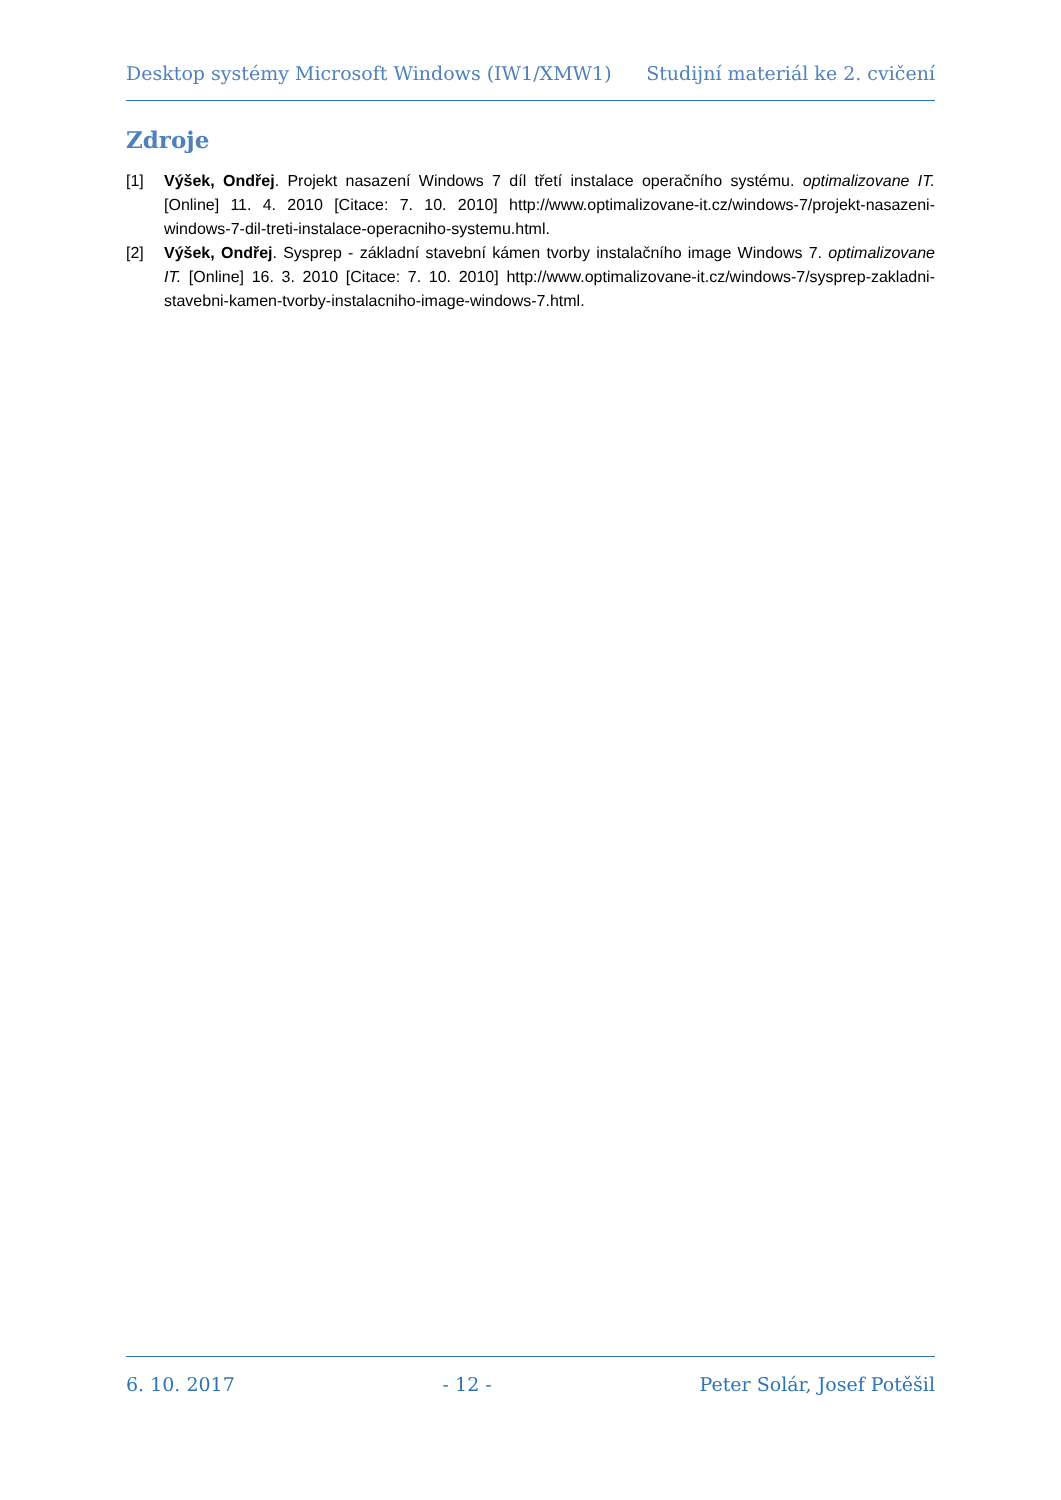Desktop systémy Microsoft Windows (IW1/XMW1) Studijní materiál ke 2. cvičení
Zdroje
[1] Výšek, Ondřej. Projekt nasazení Windows 7 díl třetí instalace operačního systému. optimalizovane IT. [Online] 11. 4. 2010 [Citace: 7. 10. 2010] http://www.optimalizovane-it.cz/windows-7/projekt-nasazeni-windows-7-dil-treti-instalace-operacniho-systemu.html.
[2] Výšek, Ondřej. Sysprep - základní stavební kámen tvorby instalačního image Windows 7. optimalizovane IT. [Online] 16. 3. 2010 [Citace: 7. 10. 2010] http://www.optimalizovane-it.cz/windows-7/sysprep-zakladni-stavebni-kamen-tvorby-instalacniho-image-windows-7.html.
6. 10. 2017 - 12 - Peter Solár, Josef Potěšil